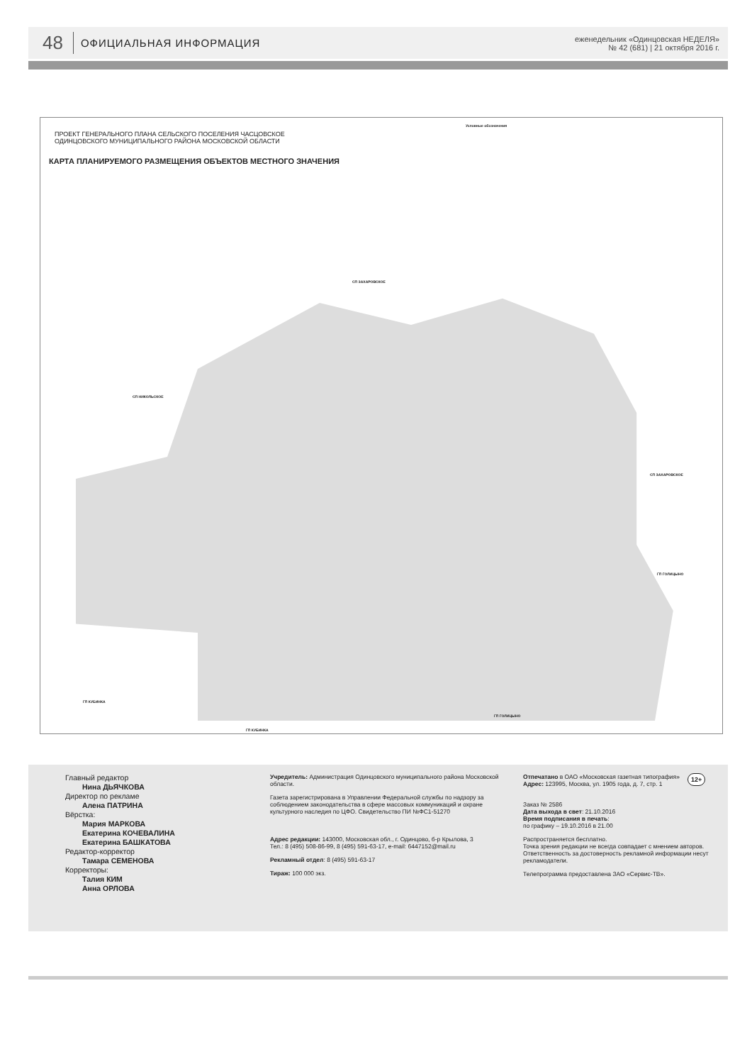48 ОФИЦИАЛЬНАЯ ИНФОРМАЦИЯ еженедельник «Одинцовская НЕДЕЛЯ»
№ 42 (681) | 21 октября 2016 г.
ПРОЕКТ ГЕНЕРАЛЬНОГО ПЛАНА СЕЛЬСКОГО ПОСЕЛЕНИЯ ЧАСЦОВСКОЕ
ОДИНЦОВСКОГО МУНИЦИПАЛЬНОГО РАЙОНА МОСКОВСКОЙ ОБЛАСТИ
КАРТА ПЛАНИРУЕМОГО РАЗМЕЩЕНИЯ ОБЪЕКТОВ МЕСТНОГО ЗНАЧЕНИЯ
Условные обозначения
СП ЗАХАРОВСКОЕ
СП НИКОЛЬСКОЕ
СП ЗАХАРОВСКОЕ
ГП ГОЛИЦЫНО
ГП КУБИНКА
ГП ГОЛИЦЫНО
ГП КУБИНКА
Главный редактор
Нина ДЬЯЧКОВА
Директор по рекламе
Алена ПАТРИНА
Вёрстка:
Мария МАРКОВА
Екатерина КОЧЕВАЛИНА
Екатерина БАШКАТОВА
Редактор-корректор
Тамара СЕМЕНОВА
Корректоры:
Талия КИМ
Анна ОРЛОВА
Учредитель: Администрация Одинцовского муниципального района Московской области.
Газета зарегистрирована в Управлении Федеральной службы по надзору за соблюдением законодательства в сфере массовых коммуникаций и охране культурного наследия по ЦФО. Свидетельство ПИ №ФС1-51270
Адрес редакции: 143000, Московская обл., г. Одинцово, б-р Крылова, 3
Тел.: 8 (495) 508-86-99, 8 (495) 591-63-17, e-mail: 6447152@mail.ru
Рекламный отдел: 8 (495) 591-63-17
Тираж: 100 000 экз.
Отпечатано в ОАО «Московская газетная типография»
Адрес: 123995, Москва, ул. 1905 года, д. 7, стр. 1
Заказ № 2586
Дата выхода в свет: 21.10.2016
Время подписания в печать:
по графику – 19.10.2016 в 21.00
Распространяется бесплатно.
Точка зрения редакции не всегда совпадает с мнением авторов.
Ответственность за достоверность рекламной информации несут рекламодатели.
Телепрограмма предоставлена ЗАО «Сервис-ТВ».
12+